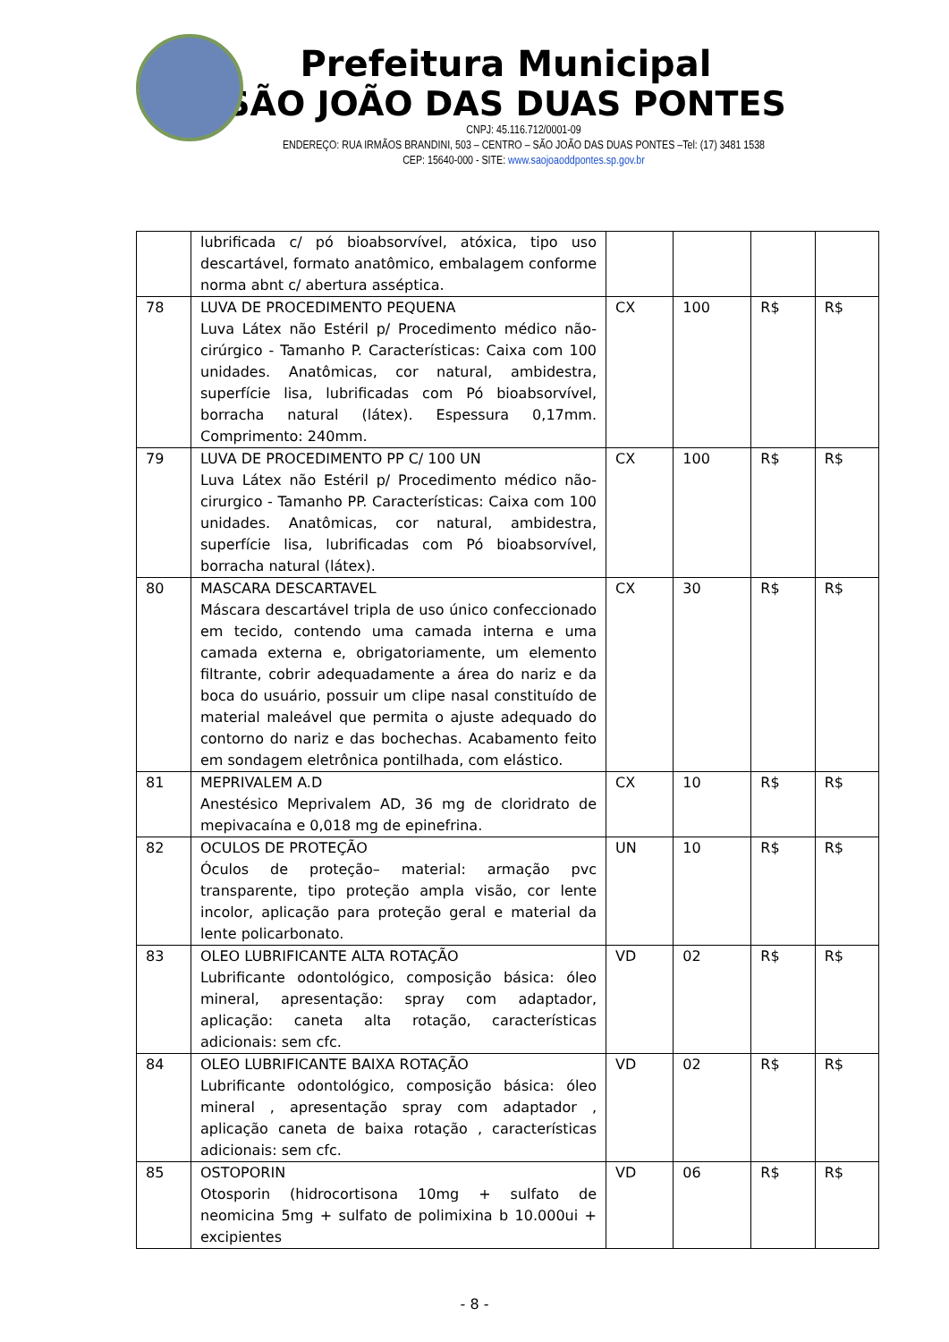Prefeitura Municipal
SÃO JOÃO DAS DUAS PONTES
CNPJ: 45.116.712/0001-09
ENDEREÇO: RUA IRMÃOS BRANDINI, 503 – CENTRO – SÃO JOÃO DAS DUAS PONTES –Tel: (17) 3481 1538
CEP: 15640-000 - SITE: www.saojoaoddpontes.sp.gov.br
| | lubrificada c/ pó bioabsorvível, atóxica, tipo uso descartável, formato anatômico, embalagem conforme norma abnt c/ abertura asséptica. | | | | |
| 78 | LUVA DE PROCEDIMENTO PEQUENA Luva Látex não Estéril p/ Procedimento médico não-cirúrgico - Tamanho P. Características: Caixa com 100 unidades. Anatômicas, cor natural, ambidestra, superfície lisa, lubrificadas com Pó bioabsorvível, borracha natural (látex). Espessura 0,17mm. Comprimento: 240mm. | CX | 100 | R$ | R$ |
| 79 | LUVA DE PROCEDIMENTO PP C/ 100 UN Luva Látex não Estéril p/ Procedimento médico não-cirurgico - Tamanho PP. Características: Caixa com 100 unidades. Anatômicas, cor natural, ambidestra, superfície lisa, lubrificadas com Pó bioabsorvível, borracha natural (látex). | CX | 100 | R$ | R$ |
| 80 | MASCARA DESCARTAVEL Máscara descartável tripla de uso único confeccionado em tecido, contendo uma camada interna e uma camada externa e, obrigatoriamente, um elemento filtrante, cobrir adequadamente a área do nariz e da boca do usuário, possuir um clipe nasal constituído de material maleável que permita o ajuste adequado do contorno do nariz e das bochechas. Acabamento feito em sondagem eletrônica pontilhada, com elástico. | CX | 30 | R$ | R$ |
| 81 | MEPRIVALEM A.D Anestésico Meprivalem AD, 36 mg de cloridrato de mepivacaína e 0,018 mg de epinefrina. | CX | 10 | R$ | R$ |
| 82 | OCULOS DE PROTEÇÃO Óculos de proteção– material: armação pvc transparente, tipo proteção ampla visão, cor lente incolor, aplicação para proteção geral e material da lente policarbonato. | UN | 10 | R$ | R$ |
| 83 | OLEO LUBRIFICANTE ALTA ROTAÇÃO Lubrificante odontológico, composição básica: óleo mineral, apresentação: spray com adaptador, aplicação: caneta alta rotação, características adicionais: sem cfc. | VD | 02 | R$ | R$ |
| 84 | OLEO LUBRIFICANTE BAIXA ROTAÇÃO Lubrificante odontológico, composição básica: óleo mineral , apresentação spray com adaptador , aplicação caneta de baixa rotação , características adicionais: sem cfc. | VD | 02 | R$ | R$ |
| 85 | OSTOPORIN Otosporin (hidrocortisona 10mg + sulfato de neomicina 5mg + sulfato de polimixina b 10.000ui + excipientes | VD | 06 | R$ | R$ |
- 8 -